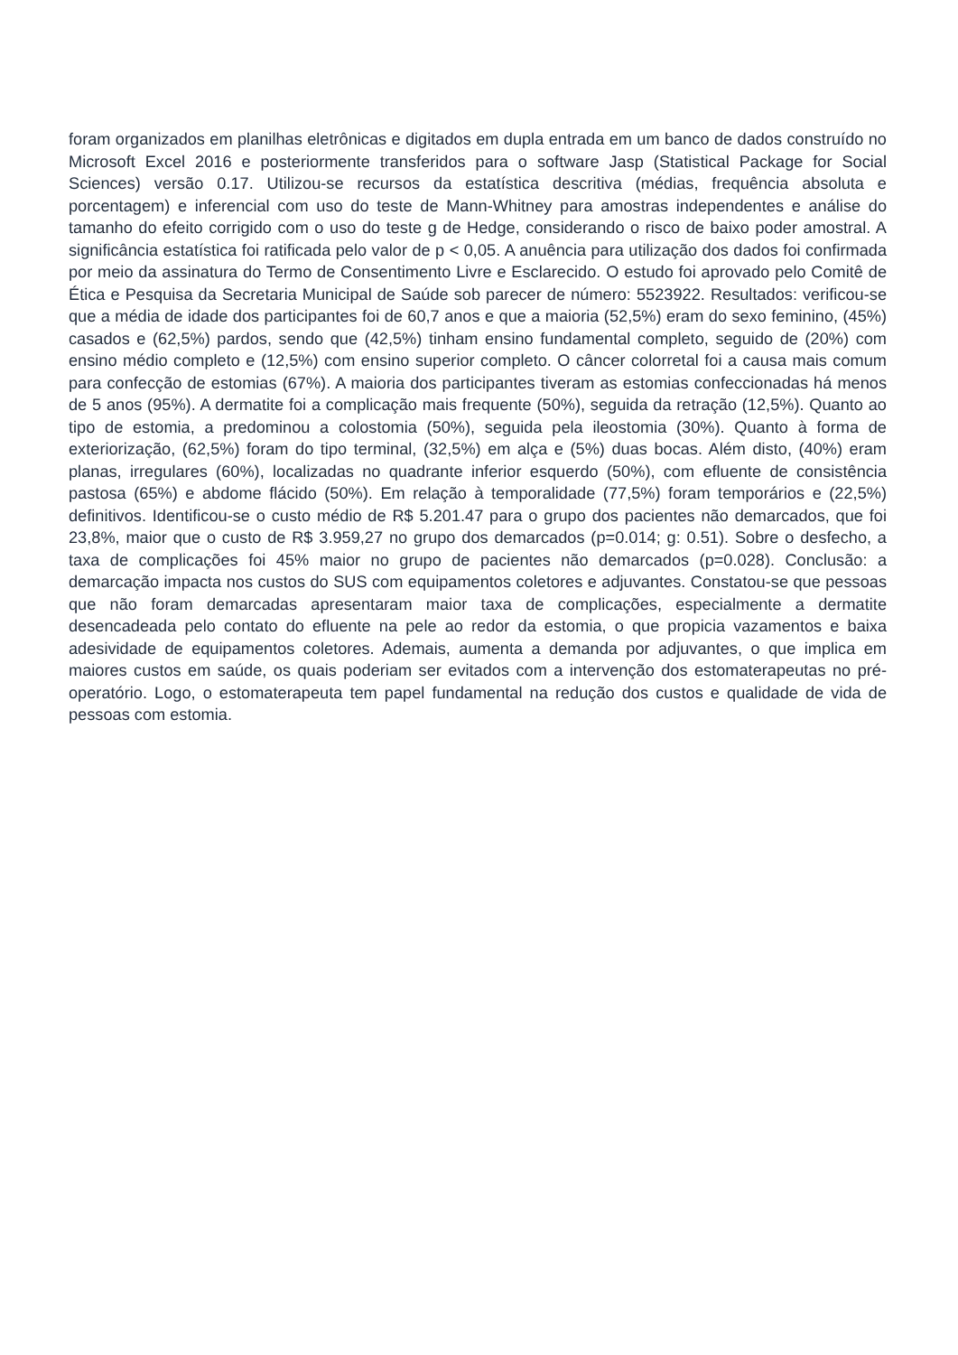foram organizados em planilhas eletrônicas e digitados em dupla entrada em um banco de dados construído no Microsoft Excel 2016 e posteriormente transferidos para o software Jasp (Statistical Package for Social Sciences) versão 0.17. Utilizou-se recursos da estatística descritiva (médias, frequência absoluta e porcentagem) e inferencial com uso do teste de Mann-Whitney para amostras independentes e análise do tamanho do efeito corrigido com o uso do teste g de Hedge, considerando o risco de baixo poder amostral. A significância estatística foi ratificada pelo valor de p < 0,05. A anuência para utilização dos dados foi confirmada por meio da assinatura do Termo de Consentimento Livre e Esclarecido. O estudo foi aprovado pelo Comitê de Ética e Pesquisa da Secretaria Municipal de Saúde sob parecer de número: 5523922. Resultados: verificou-se que a média de idade dos participantes foi de 60,7 anos e que a maioria (52,5%) eram do sexo feminino, (45%) casados e (62,5%) pardos, sendo que (42,5%) tinham ensino fundamental completo, seguido de (20%) com ensino médio completo e (12,5%) com ensino superior completo. O câncer colorretal foi a causa mais comum para confecção de estomias (67%). A maioria dos participantes tiveram as estomias confeccionadas há menos de 5 anos (95%). A dermatite foi a complicação mais frequente (50%), seguida da retração (12,5%). Quanto ao tipo de estomia, a predominou a colostomia (50%), seguida pela ileostomia (30%). Quanto à forma de exteriorização, (62,5%) foram do tipo terminal, (32,5%) em alça e (5%) duas bocas. Além disto, (40%) eram planas, irregulares (60%), localizadas no quadrante inferior esquerdo (50%), com efluente de consistência pastosa (65%) e abdome flácido (50%). Em relação à temporalidade (77,5%) foram temporários e (22,5%) definitivos. Identificou-se o custo médio de R$ 5.201.47 para o grupo dos pacientes não demarcados, que foi 23,8%, maior que o custo de R$ 3.959,27 no grupo dos demarcados (p=0.014; g: 0.51). Sobre o desfecho, a taxa de complicações foi 45% maior no grupo de pacientes não demarcados (p=0.028). Conclusão: a demarcação impacta nos custos do SUS com equipamentos coletores e adjuvantes. Constatou-se que pessoas que não foram demarcadas apresentaram maior taxa de complicações, especialmente a dermatite desencadeada pelo contato do efluente na pele ao redor da estomia, o que propicia vazamentos e baixa adesividade de equipamentos coletores. Ademais, aumenta a demanda por adjuvantes, o que implica em maiores custos em saúde, os quais poderiam ser evitados com a intervenção dos estomaterapeutas no pré-operatório. Logo, o estomaterapeuta tem papel fundamental na redução dos custos e qualidade de vida de pessoas com estomia.